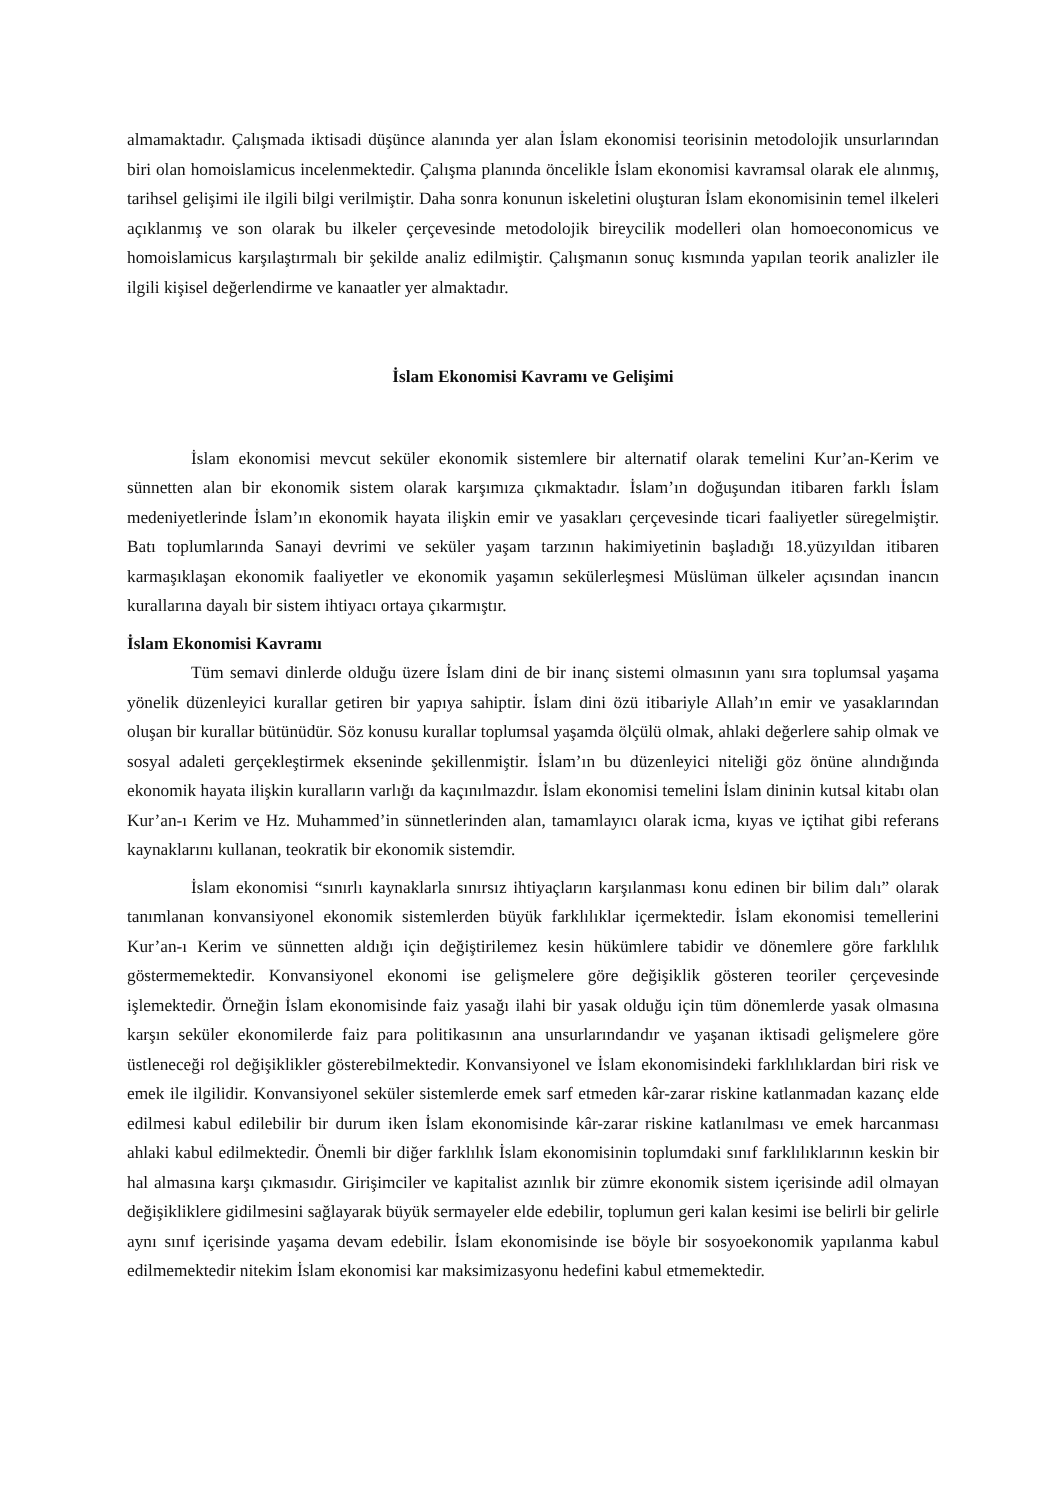almamaktadır. Çalışmada iktisadi düşünce alanında yer alan İslam ekonomisi teorisinin metodolojik unsurlarından biri olan homoislamicus incelenmektedir. Çalışma planında öncelikle İslam ekonomisi kavramsal olarak ele alınmış, tarihsel gelişimi ile ilgili bilgi verilmiştir. Daha sonra konunun iskeletini oluşturan İslam ekonomisinin temel ilkeleri açıklanmış ve son olarak bu ilkeler çerçevesinde metodolojik bireycilik modelleri olan homoeconomicus ve homoislamicus karşılaştırmalı bir şekilde analiz edilmiştir. Çalışmanın sonuç kısmında yapılan teorik analizler ile ilgili kişisel değerlendirme ve kanaatler yer almaktadır.
İslam Ekonomisi Kavramı ve Gelişimi
İslam ekonomisi mevcut seküler ekonomik sistemlere bir alternatif olarak temelini Kur’an-Kerim ve sünnetten alan bir ekonomik sistem olarak karşımıza çıkmaktadır. İslam’ın doğuşundan itibaren farklı İslam medeniyetlerinde İslam’ın ekonomik hayata ilişkin emir ve yasakları çerçevesinde ticari faaliyetler süregelmiştir. Batı toplumlarında Sanayi devrimi ve seküler yaşam tarzının hakimiyetinin başladığı 18.yüzyıldan itibaren karmaşıklaşan ekonomik faaliyetler ve ekonomik yaşamın sekülerleşmesi Müslüman ülkeler açısından inancın kurallarına dayalı bir sistem ihtiyacı ortaya çıkarmıştır.
İslam Ekonomisi Kavramı
Tüm semavi dinlerde olduğu üzere İslam dini de bir inanç sistemi olmasının yanı sıra toplumsal yaşama yönelik düzenleyici kurallar getiren bir yapıya sahiptir. İslam dini özü itibariyle Allah’ın emir ve yasaklarından oluşan bir kurallar bütünüdür. Söz konusu kurallar toplumsal yaşamda ölçülü olmak, ahlaki değerlere sahip olmak ve sosyal adaleti gerçekleştirmek ekseninde şekillenmiştir. İslam’ın bu düzenleyici niteliği göz önüne alındığında ekonomik hayata ilişkin kuralların varlığı da kaçınılmazdır. İslam ekonomisi temelini İslam dininin kutsal kitabı olan Kur’an-ı Kerim ve Hz. Muhammed’in sünnetlerinden alan, tamamlayıcı olarak icma, kıyas ve içtihat gibi referans kaynaklarını kullanan, teokratik bir ekonomik sistemdir.
İslam ekonomisi “sınırlı kaynaklarla sınırsız ihtiyaçların karşılanması konu edinen bir bilim dalı” olarak tanımlanan konvansiyonel ekonomik sistemlerden büyük farklılıklar içermektedir. İslam ekonomisi temellerini Kur’an-ı Kerim ve sünnetten aldığı için değiştirilemez kesin hükümlere tabidir ve dönemlere göre farklılık göstermemektedir. Konvansiyonel ekonomi ise gelişmelere göre değişiklik gösteren teoriler çerçevesinde işlemektedir. Örneğin İslam ekonomisinde faiz yasağı ilahi bir yasak olduğu için tüm dönemlerde yasak olmasına karşın seküler ekonomilerde faiz para politikasının ana unsurlarındandır ve yaşanan iktisadi gelişmelere göre üstleneceği rol değişiklikler gösterebilmektedir. Konvansiyonel ve İslam ekonomisindeki farklılıklardan biri risk ve emek ile ilgilidir. Konvansiyonel seküler sistemlerde emek sarf etmeden kâr-zarar riskine katlanmadan kazanç elde edilmesi kabul edilebilir bir durum iken İslam ekonomisinde kâr-zarar riskine katlanılması ve emek harcanması ahlaki kabul edilmektedir. Önemli bir diğer farklılık İslam ekonomisinin toplumdaki sınıf farklılıklarının keskin bir hal almasına karşı çıkmasıdır. Girişimciler ve kapitalist azınlık bir zümre ekonomik sistem içerisinde adil olmayan değişikliklere gidilmesini sağlayarak büyük sermayeler elde edebilir, toplumun geri kalan kesimi ise belirli bir gelirle aynı sınıf içerisinde yaşama devam edebilir. İslam ekonomisinde ise böyle bir sosyoekonomik yapılanma kabul edilmemektedir nitekim İslam ekonomisi kar maksimizasyonu hedefini kabul etmemektedir.